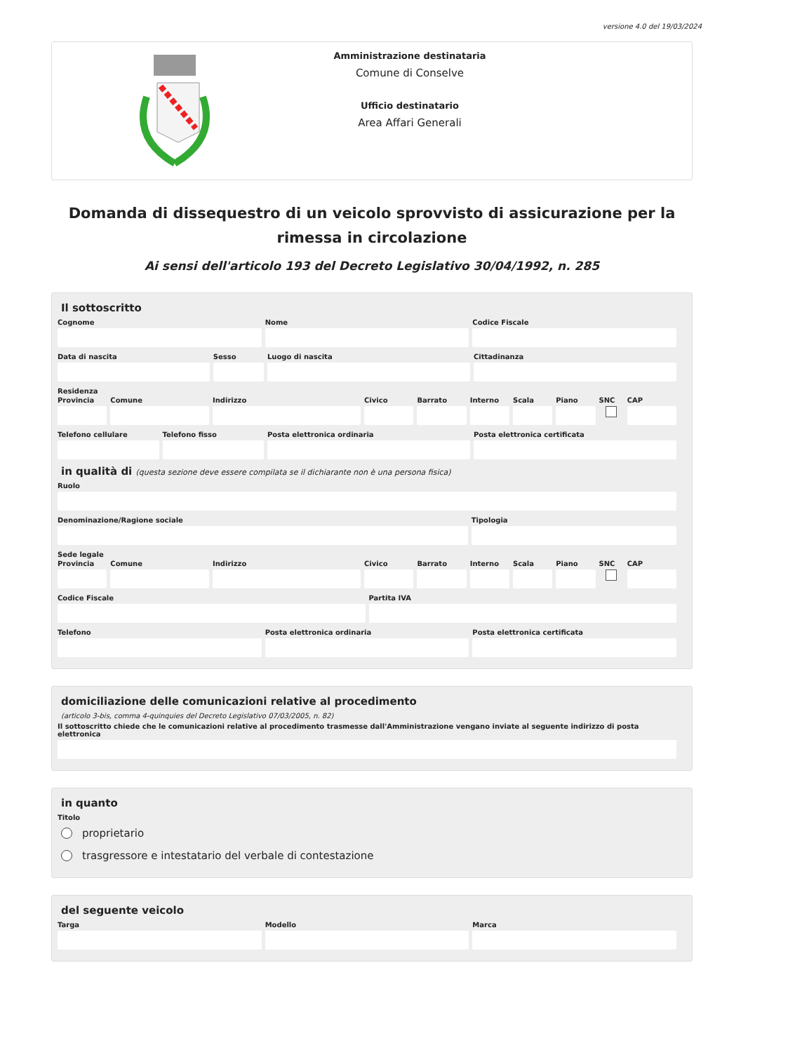versione 4.0 del 19/03/2024
Amministrazione destinataria
Comune di Conselve
Ufficio destinatario
Area Affari Generali
Domanda di dissequestro di un veicolo sprovvisto di assicurazione per la rimessa in circolazione
Ai sensi dell'articolo 193 del Decreto Legislativo 30/04/1992, n. 285
Il sottoscritto
Cognome Nome Codice Fiscale
Data di nascita Sesso Luogo di nascita Cittadinanza
Residenza
Provincia Comune Indirizzo Civico Barrato Interno Scala Piano SNC CAP
Telefono cellulare Telefono fisso Posta elettronica ordinaria Posta elettronica certificata
in qualità di (questa sezione deve essere compilata se il dichiarante non è una persona fisica)
Ruolo
Denominazione/Ragione sociale Tipologia
Sede legale
Provincia Comune Indirizzo Civico Barrato Interno Scala Piano SNC CAP
Codice Fiscale Partita IVA
Telefono Posta elettronica ordinaria Posta elettronica certificata
domiciliazione delle comunicazioni relative al procedimento
(articolo 3-bis, comma 4-quinquies del Decreto Legislativo 07/03/2005, n. 82)
Il sottoscritto chiede che le comunicazioni relative al procedimento trasmesse dall'Amministrazione vengano inviate al seguente indirizzo di posta elettronica
in quanto
Titolo
proprietario
trasgressore e intestatario del verbale di contestazione
del seguente veicolo
Targa Modello Marca